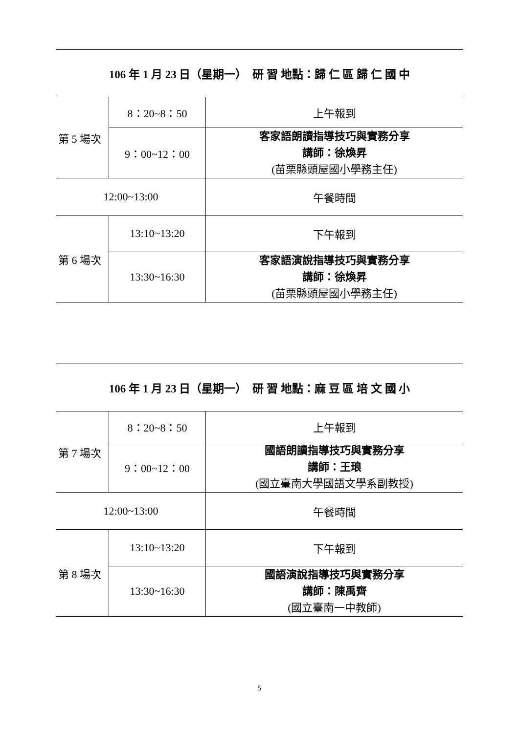| 106 年 1 月 23 日（星期一） 研 習 地點：歸 仁 區 歸 仁 國 中 | | |
| --- | --- | --- |
| 第 5 場次 | 8：20~8：50 | 上午報到 |
| | 9：00~12：00 | 客家語朗讀指導技巧與實務分享 講師：徐煥昇 (苗栗縣頭屋國小學務主任) |
| 12:00~13:00 | | 午餐時間 |
| 第 6 場次 | 13:10~13:20 | 下午報到 |
| | 13:30~16:30 | 客家語演說指導技巧與實務分享 講師：徐煥昇 (苗栗縣頭屋國小學務主任) |
| 106 年 1 月 23 日（星期一） 研 習 地點：麻 豆 區 培 文 國 小 | | |
| --- | --- | --- |
| 第 7 場次 | 8：20~8：50 | 上午報到 |
| | 9：00~12：00 | 國語朗讀指導技巧與實務分享 講師：王琅 (國立臺南大學國語文學系副教授) |
| 12:00~13:00 | | 午餐時間 |
| 第 8 場次 | 13:10~13:20 | 下午報到 |
| | 13:30~16:30 | 國語演說指導技巧與實務分享 講師：陳禹齊 (國立臺南一中教師) |
5